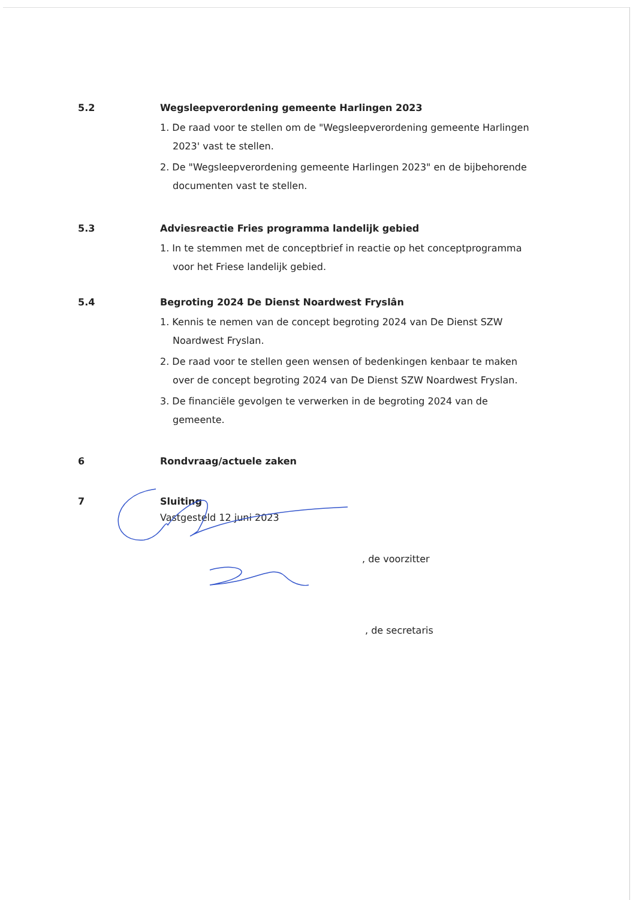5.2 Wegsleepverordening gemeente Harlingen 2023
1. De raad voor te stellen om de "Wegsleepverordening gemeente Harlingen 2023' vast te stellen.
2. De "Wegsleepverordening gemeente Harlingen 2023" en de bijbehorende documenten vast te stellen.
5.3 Adviesreactie Fries programma landelijk gebied
1. In te stemmen met de conceptbrief in reactie op het conceptprogramma voor het Friese landelijk gebied.
5.4 Begroting 2024 De Dienst Noardwest Fryslân
1. Kennis te nemen van de concept begroting 2024 van De Dienst SZW Noardwest Fryslan.
2. De raad voor te stellen geen wensen of bedenkingen kenbaar te maken over de concept begroting 2024 van De Dienst SZW Noardwest Fryslan.
3. De financiële gevolgen te verwerken in de begroting 2024 van de gemeente.
6 Rondvraag/actuele zaken
7 Sluiting
Vastgesteld 12 juni 2023
, de voorzitter
, de secretaris